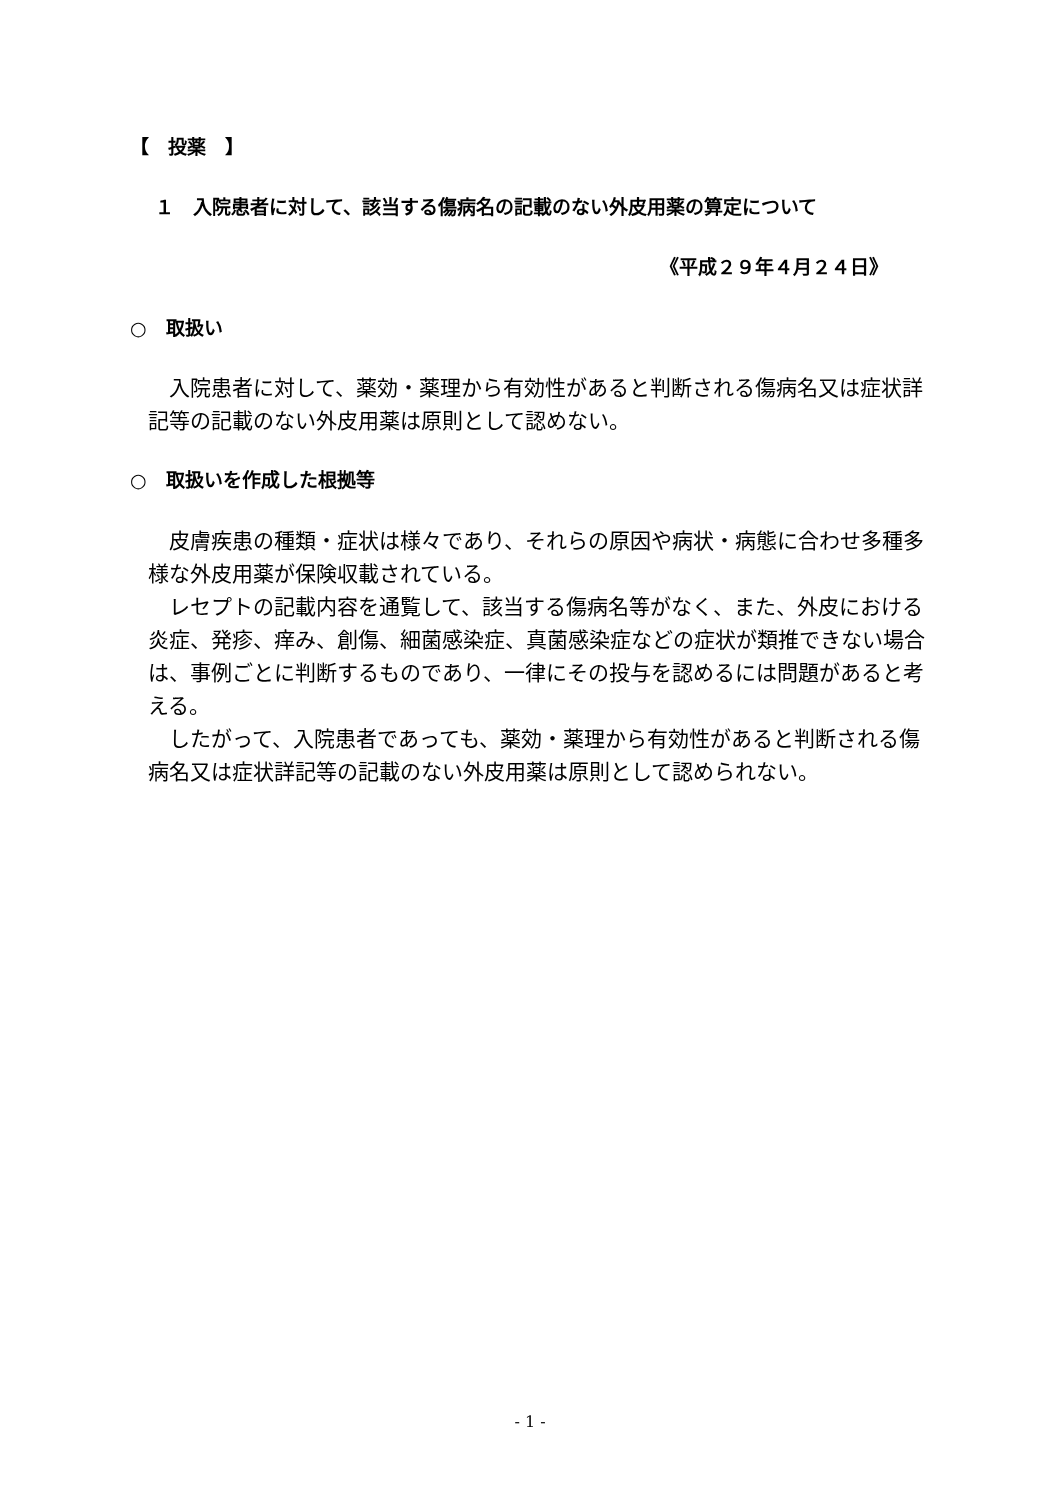【　投薬　】
１　入院患者に対して、該当する傷病名の記載のない外皮用薬の算定について
《平成２９年４月２４日》
○　取扱い
　入院患者に対して、薬効・薬理から有効性があると判断される傷病名又は症状詳記等の記載のない外皮用薬は原則として認めない。
○　取扱いを作成した根拠等
　皮膚疾患の種類・症状は様々であり、それらの原因や病状・病態に合わせ多種多様な外皮用薬が保険収載されている。
　レセプトの記載内容を通覧して、該当する傷病名等がなく、また、外皮における炎症、発疹、痒み、創傷、細菌感染症、真菌感染症などの症状が類推できない場合は、事例ごとに判断するものであり、一律にその投与を認めるには問題があると考える。
　したがって、入院患者であっても、薬効・薬理から有効性があると判断される傷病名又は症状詳記等の記載のない外皮用薬は原則として認められない。
- 1 -